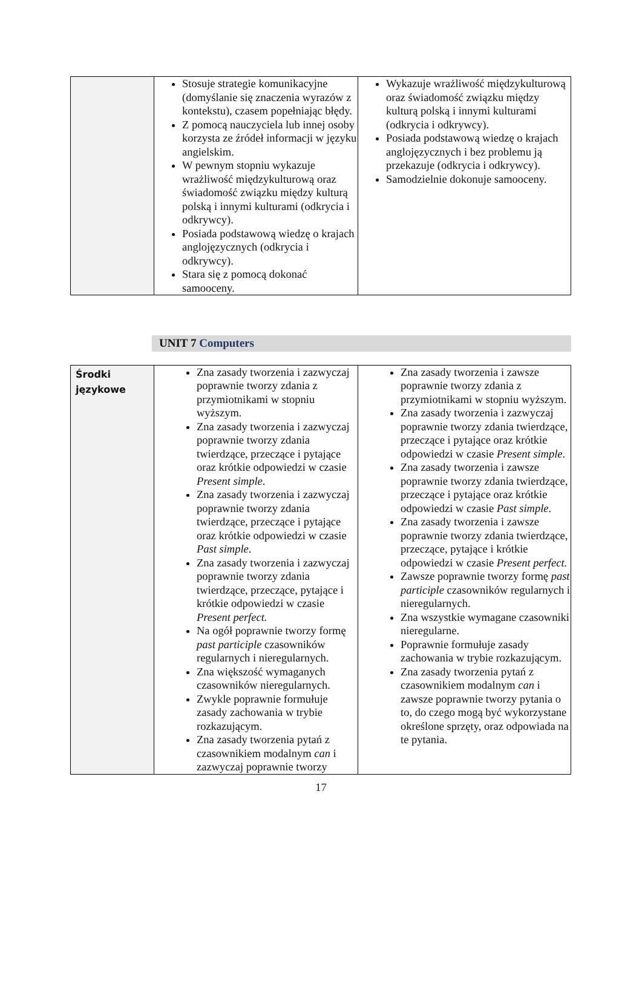| | Stosuje strategie komunikacyjne (domyślanie się znaczenia wyrazów z kontekstu), czasem popełniając błędy. Z pomocą nauczyciela lub innej osoby korzysta ze źródeł informacji w języku angielskim. W pewnym stopniu wykazuje wrażliwość międzykulturową oraz świadomość związku między kulturą polską i innymi kulturami (odkrycia i odkrywcy). Posiada podstawową wiedzę o krajach anglojęzycznych (odkrycia i odkrywcy). Stara się z pomocą dokonać samooceny. | Wykazuje wrażliwość międzykulturową oraz świadomość związku między kulturą polską i innymi kulturami (odkrycia i odkrywcy). Posiada podstawową wiedzę o krajach anglojęzycznych i bez problemu ją przekazuje (odkrycia i odkrywcy). Samodzielnie dokonuje samooceny. |
UNIT 7 Computers
| Środki językowe | Zna zasady tworzenia i zazwyczaj poprawnie tworzy zdania z przymiotnikami w stopniu wyższym. Zna zasady tworzenia i zazwyczaj poprawnie tworzy zdania twierdzące, przeczące i pytające oraz krótkie odpowiedzi w czasie Present simple . Zna zasady tworzenia i zazwyczaj poprawnie tworzy zdania twierdzące, przeczące i pytające oraz krótkie odpowiedzi w czasie Past simple . Zna zasady tworzenia i zazwyczaj poprawnie tworzy zdania twierdzące, przeczące, pytające i krótkie odpowiedzi w czasie Present perfect. Na ogół poprawnie tworzy formę past participle czasowników regularnych i nieregularnych. Zna większość wymaganych czasowników nieregularnych. Zwykle poprawnie formułuje zasady zachowania w trybie rozkazującym. Zna zasady tworzenia pytań z czasownikiem modalnym can i zazwyczaj poprawnie tworzy | Zna zasady tworzenia i zawsze poprawnie tworzy zdania z przymiotnikami w stopniu wyższym. Zna zasady tworzenia i zazwyczaj poprawnie tworzy zdania twierdzące, przeczące i pytające oraz krótkie odpowiedzi w czasie Present simple . Zna zasady tworzenia i zawsze poprawnie tworzy zdania twierdzące, przeczące i pytające oraz krótkie odpowiedzi w czasie Past simple . Zna zasady tworzenia i zawsze poprawnie tworzy zdania twierdzące, przeczące, pytające i krótkie odpowiedzi w czasie Present perfect. Zawsze poprawnie tworzy formę past participle czasowników regularnych i nieregularnych. Zna wszystkie wymagane czasowniki nieregularne. Poprawnie formułuje zasady zachowania w trybie rozkazującym. Zna zasady tworzenia pytań z czasownikiem modalnym can i zawsze poprawnie tworzy pytania o to, do czego mogą być wykorzystane określone sprzęty, oraz odpowiada na te pytania. |
17